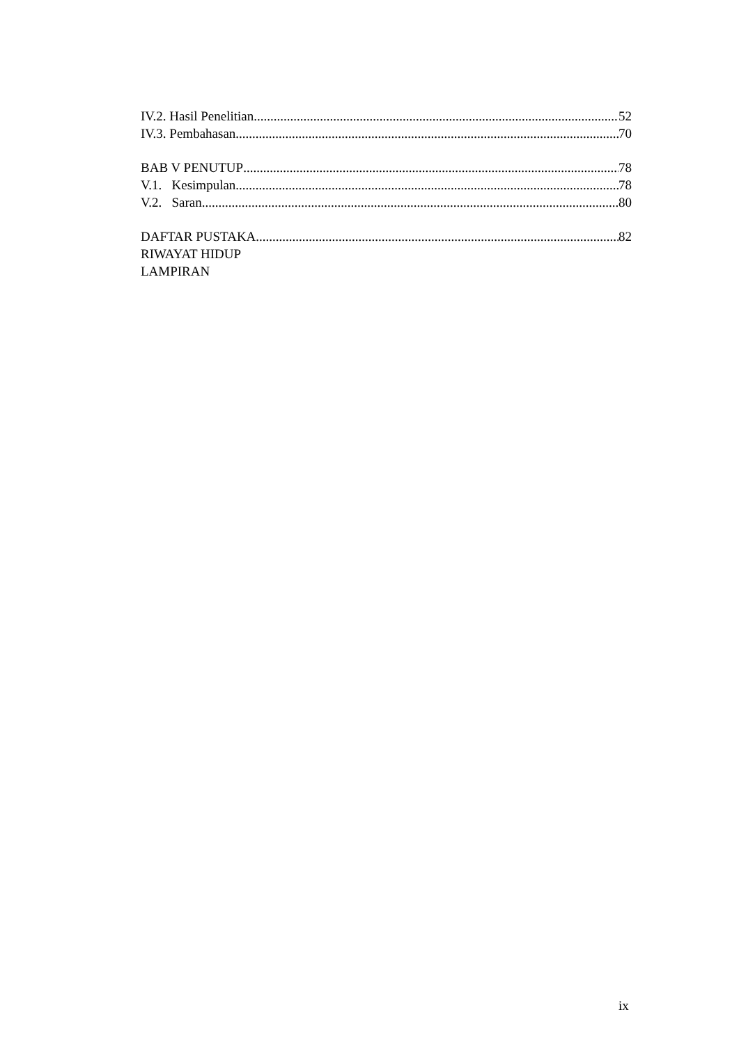IV.2. Hasil Penelitian 52
IV.3. Pembahasan 70
BAB V PENUTUP 78
V.1. Kesimpulan 78
V.2. Saran 80
DAFTAR PUSTAKA 82
RIWAYAT HIDUP
LAMPIRAN
ix